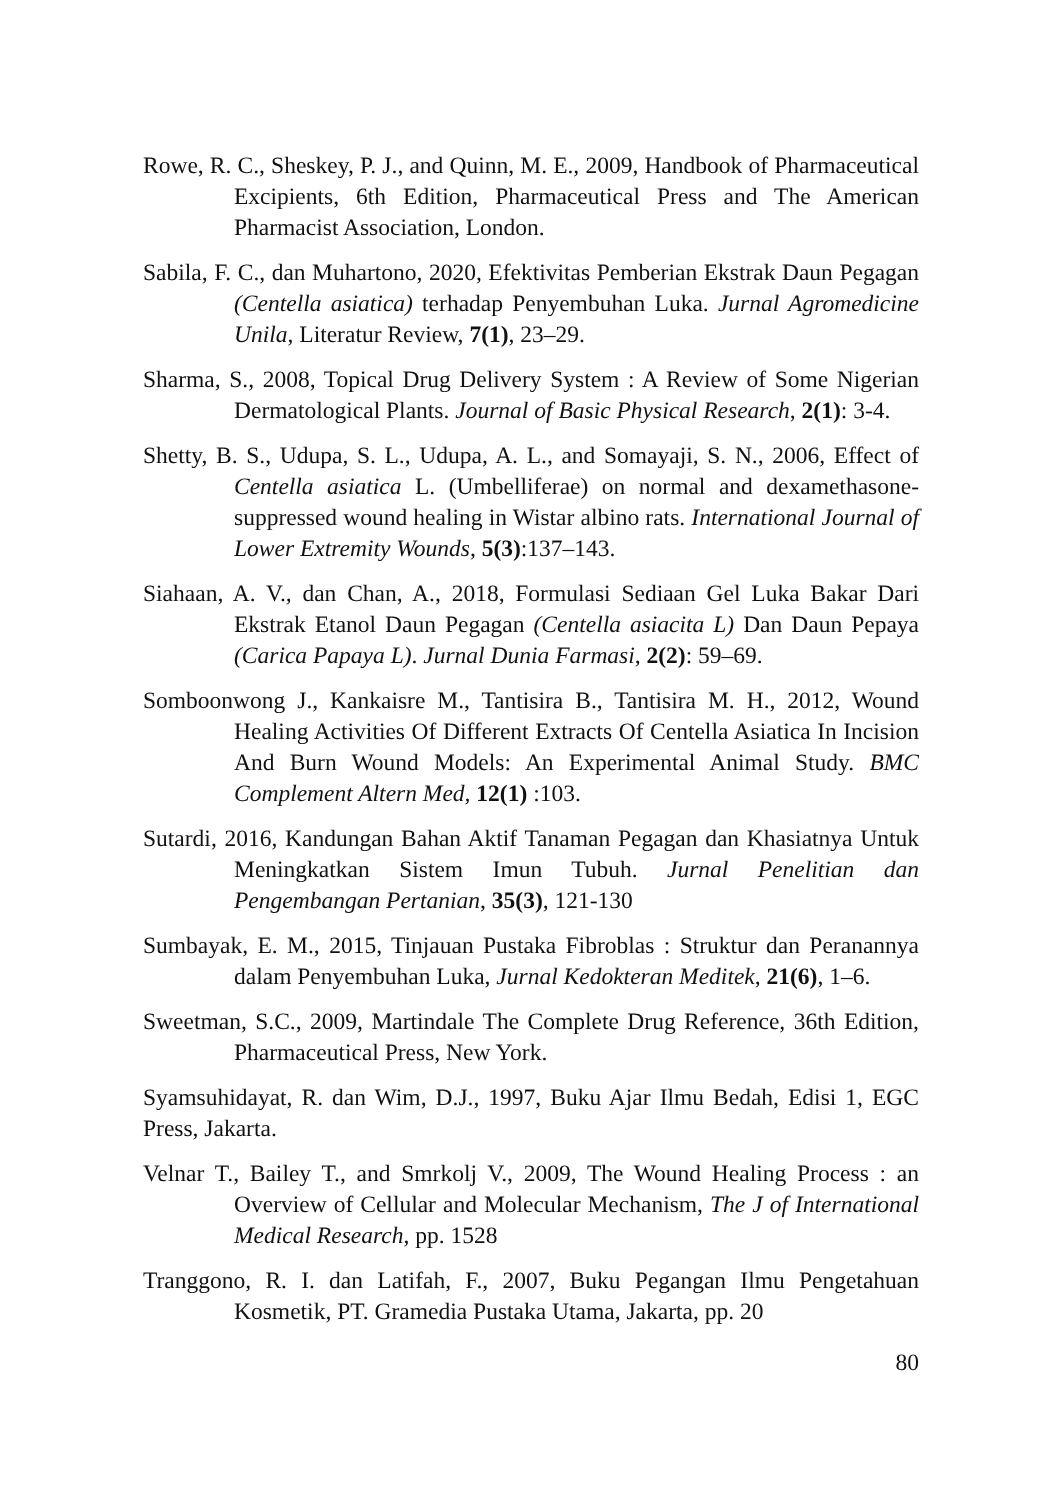Rowe, R. C., Sheskey, P. J., and Quinn, M. E., 2009, Handbook of Pharmaceutical Excipients, 6th Edition, Pharmaceutical Press and The American Pharmacist Association, London.
Sabila, F. C., dan Muhartono, 2020, Efektivitas Pemberian Ekstrak Daun Pegagan (Centella asiatica) terhadap Penyembuhan Luka. Jurnal Agromedicine Unila, Literatur Review, 7(1), 23–29.
Sharma, S., 2008, Topical Drug Delivery System : A Review of Some Nigerian Dermatological Plants. Journal of Basic Physical Research, 2(1): 3-4.
Shetty, B. S., Udupa, S. L., Udupa, A. L., and Somayaji, S. N., 2006, Effect of Centella asiatica L. (Umbelliferae) on normal and dexamethasone-suppressed wound healing in Wistar albino rats. International Journal of Lower Extremity Wounds, 5(3):137–143.
Siahaan, A. V., dan Chan, A., 2018, Formulasi Sediaan Gel Luka Bakar Dari Ekstrak Etanol Daun Pegagan (Centella asiacita L) Dan Daun Pepaya (Carica Papaya L). Jurnal Dunia Farmasi, 2(2): 59–69.
Somboonwong J., Kankaisre M., Tantisira B., Tantisira M. H., 2012, Wound Healing Activities Of Different Extracts Of Centella Asiatica In Incision And Burn Wound Models: An Experimental Animal Study. BMC Complement Altern Med, 12(1) :103.
Sutardi, 2016, Kandungan Bahan Aktif Tanaman Pegagan dan Khasiatnya Untuk Meningkatkan Sistem Imun Tubuh. Jurnal Penelitian dan Pengembangan Pertanian, 35(3), 121-130
Sumbayak, E. M., 2015, Tinjauan Pustaka Fibroblas : Struktur dan Peranannya dalam Penyembuhan Luka, Jurnal Kedokteran Meditek, 21(6), 1–6.
Sweetman, S.C., 2009, Martindale The Complete Drug Reference, 36th Edition, Pharmaceutical Press, New York.
Syamsuhidayat, R. dan Wim, D.J., 1997, Buku Ajar Ilmu Bedah, Edisi 1, EGC Press, Jakarta.
Velnar T., Bailey T., and Smrkolj V., 2009, The Wound Healing Process : an Overview of Cellular and Molecular Mechanism, The J of International Medical Research, pp. 1528
Tranggono, R. I. dan Latifah, F., 2007, Buku Pegangan Ilmu Pengetahuan Kosmetik, PT. Gramedia Pustaka Utama, Jakarta, pp. 20
80